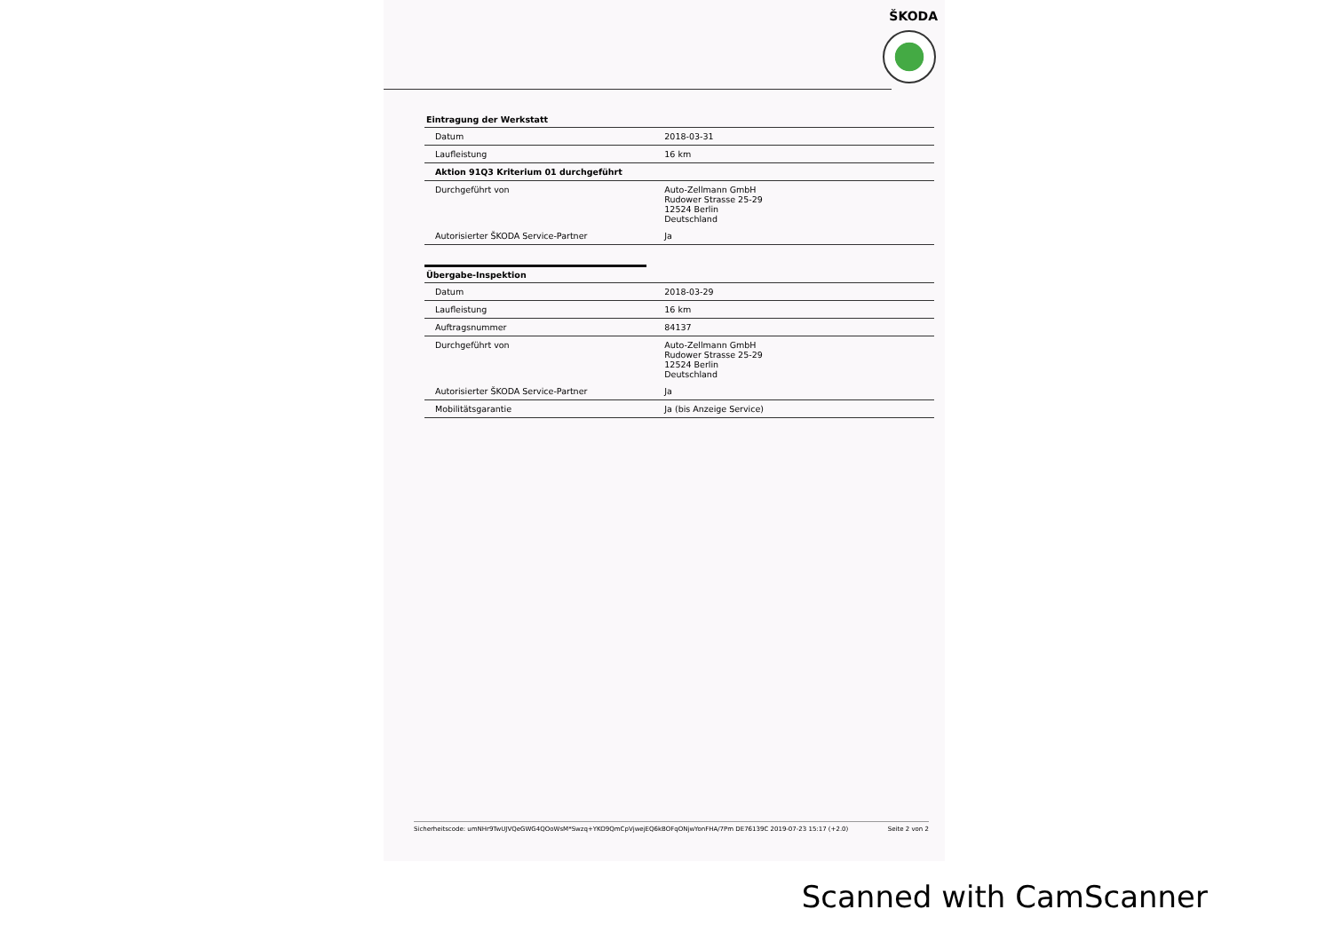ŠKODA
Eintragung der Werkstatt
| Datum | 2018-03-31 |
| Laufleistung | 16 km |
| Aktion 91Q3 Kriterium 01 durchgeführt | |
| Durchgeführt von | Auto-Zellmann GmbH Rudower Strasse 25-29 12524 Berlin Deutschland |
| Autorisierter ŠKODA Service-Partner | Ja |
Übergabe-Inspektion
| Datum | 2018-03-29 |
| Laufleistung | 16 km |
| Auftragsnummer | 84137 |
| Durchgeführt von | Auto-Zellmann GmbH Rudower Strasse 25-29 12524 Berlin Deutschland |
| Autorisierter ŠKODA Service-Partner | Ja |
| Mobilitätsgarantie | Ja (bis Anzeige Service) |
Sicherheitscode: umNHr9TwUJVQeGWG4QOoWsM*Swzq+YKO9QmCpVjwejEQ6kBOFqONjwYonFHA/7Pm DE76139C 2019-07-23 15:17 (+2.0) Seite 2 von 2
Scanned with CamScanner